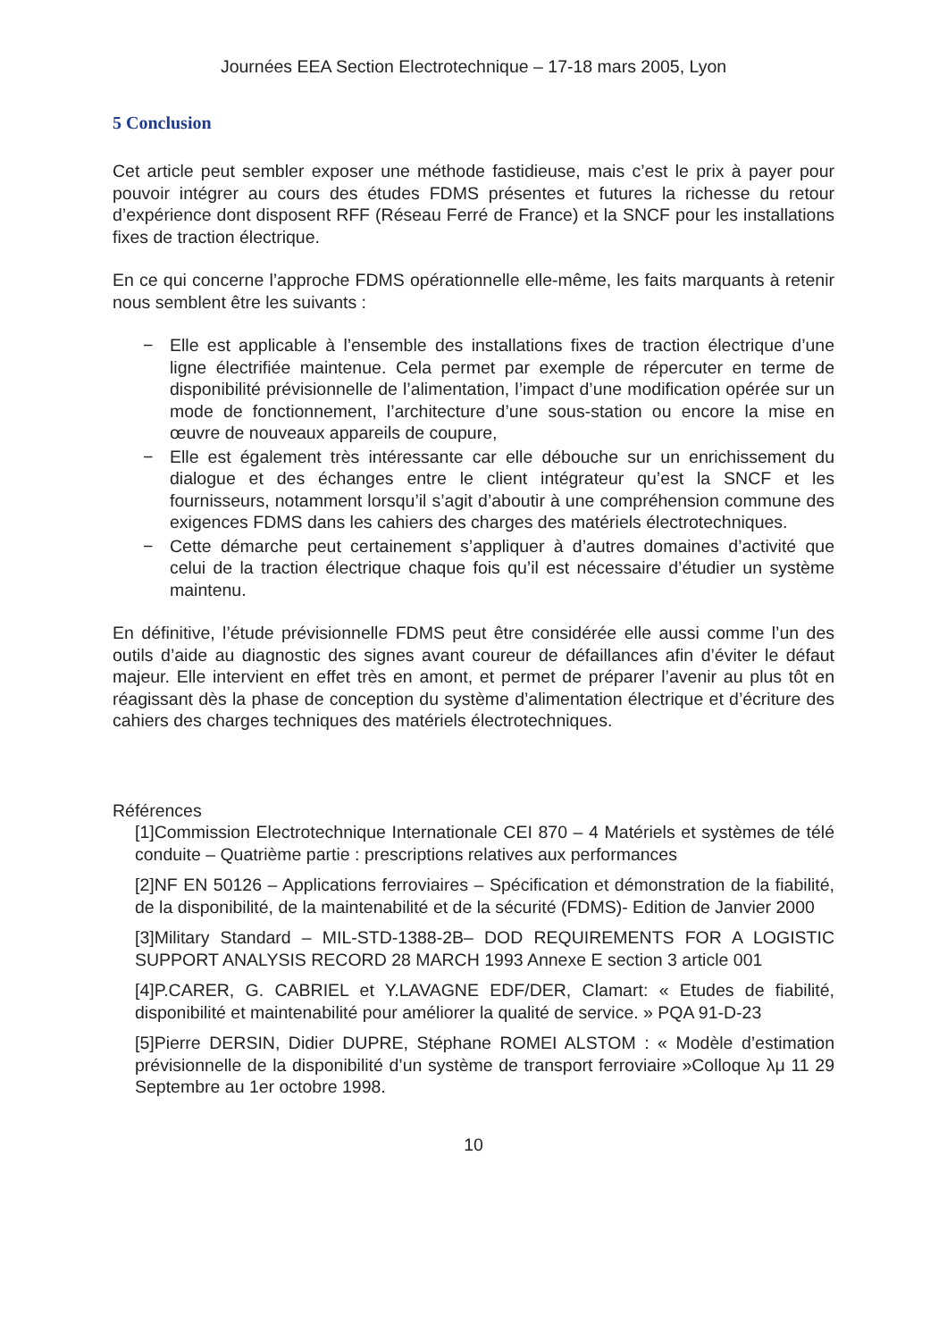Journées EEA Section Electrotechnique – 17-18 mars 2005, Lyon
5 Conclusion
Cet article peut sembler exposer une méthode fastidieuse, mais c’est le prix à payer pour pouvoir intégrer au cours des études FDMS présentes et futures la richesse du retour d’expérience dont disposent RFF (Réseau Ferré de France) et la SNCF pour les installations fixes de traction électrique.
En ce qui concerne l’approche FDMS opérationnelle elle-même, les faits marquants à retenir nous semblent être les suivants :
− Elle est applicable à l’ensemble des installations fixes de traction électrique d’une ligne électrifiée maintenue. Cela permet par exemple de répercuter en terme de disponibilité prévisionnelle de l’alimentation, l’impact d’une modification opérée sur un mode de fonctionnement, l’architecture d’une sous-station ou encore la mise en œuvre de nouveaux appareils de coupure,
− Elle est également très intéressante car elle débouche sur un enrichissement du dialogue et des échanges entre le client intégrateur qu’est la SNCF et les fournisseurs, notamment lorsqu’il s’agit d’aboutir à une compréhension commune des exigences FDMS dans les cahiers des charges des matériels électrotechniques.
− Cette démarche peut certainement s’appliquer à d’autres domaines d’activité que celui de la traction électrique chaque fois qu’il est nécessaire d’étudier un système maintenu.
En définitive, l’étude prévisionnelle FDMS peut être considérée elle aussi comme l’un des outils d’aide au diagnostic des signes avant coureur de défaillances afin d’éviter le défaut majeur. Elle intervient en effet très en amont, et permet de préparer l’avenir au plus tôt en réagissant dès la phase de conception du système d’alimentation électrique et d’écriture des cahiers des charges techniques des matériels électrotechniques.
Références
[1]Commission Electrotechnique Internationale CEI 870 – 4 Matériels et systèmes de télé conduite – Quatrième partie : prescriptions relatives aux performances
[2]NF EN 50126 – Applications ferroviaires – Spécification et démonstration de la fiabilité, de la disponibilité, de la maintenabilité et de la sécurité (FDMS)- Edition de Janvier 2000
[3]Military Standard – MIL-STD-1388-2B– DOD REQUIREMENTS FOR A LOGISTIC SUPPORT ANALYSIS RECORD 28 MARCH 1993 Annexe E section 3 article 001
[4]P.CARER, G. CABRIEL et Y.LAVAGNE EDF/DER, Clamart: « Etudes de fiabilité, disponibilité et maintenabilité pour améliorer la qualité de service. » PQA 91-D-23
[5]Pierre DERSIN, Didier DUPRE, Stéphane ROMEI ALSTOM : « Modèle d’estimation prévisionnelle de la disponibilité d’un système de transport ferroviaire »Colloque λμ 11 29 Septembre au 1er octobre 1998.
10